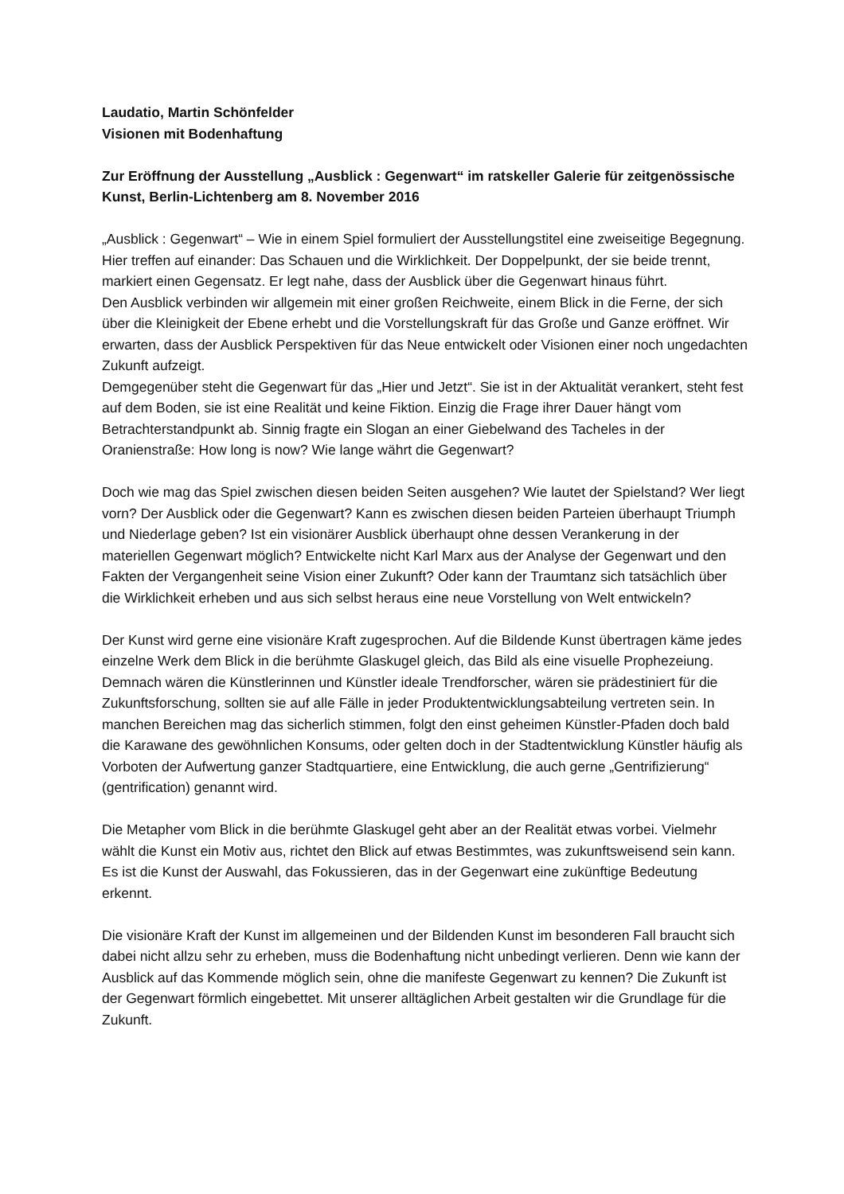Laudatio, Martin Schönfelder
Visionen mit Bodenhaftung
Zur Eröffnung der Ausstellung „Ausblick : Gegenwart“ im ratskeller Galerie für zeitgenössische Kunst, Berlin-Lichtenberg am 8. November 2016
„Ausblick : Gegenwart“ – Wie in einem Spiel formuliert der Ausstellungstitel eine zweiseitige Begegnung. Hier treffen auf einander: Das Schauen und die Wirklichkeit. Der Doppelpunkt, der sie beide trennt, markiert einen Gegensatz. Er legt nahe, dass der Ausblick über die Gegenwart hinaus führt.
Den Ausblick verbinden wir allgemein mit einer großen Reichweite, einem Blick in die Ferne, der sich über die Kleinigkeit der Ebene erhebt und die Vorstellungskraft für das Große und Ganze eröffnet. Wir erwarten, dass der Ausblick Perspektiven für das Neue entwickelt oder Visionen einer noch ungedachten Zukunft aufzeigt.
Demgegenüber steht die Gegenwart für das „Hier und Jetzt“. Sie ist in der Aktualität verankert, steht fest auf dem Boden, sie ist eine Realität und keine Fiktion. Einzig die Frage ihrer Dauer hängt vom Betrachterstandpunkt ab. Sinnig fragte ein Slogan an einer Giebelwand des Tacheles in der Oranienstraße: How long is now? Wie lange währt die Gegenwart?
Doch wie mag das Spiel zwischen diesen beiden Seiten ausgehen? Wie lautet der Spielstand? Wer liegt vorn? Der Ausblick oder die Gegenwart? Kann es zwischen diesen beiden Parteien überhaupt Triumph und Niederlage geben? Ist ein visionärer Ausblick überhaupt ohne dessen Verankerung in der materiellen Gegenwart möglich? Entwickelte nicht Karl Marx aus der Analyse der Gegenwart und den Fakten der Vergangenheit seine Vision einer Zukunft? Oder kann der Traumtanz sich tatsächlich über die Wirklichkeit erheben und aus sich selbst heraus eine neue Vorstellung von Welt entwickeln?
Der Kunst wird gerne eine visionäre Kraft zugesprochen. Auf die Bildende Kunst übertragen käme jedes einzelne Werk dem Blick in die berühmte Glaskugel gleich, das Bild als eine visuelle Prophezeiung. Demnach wären die Künstlerinnen und Künstler ideale Trendforscher, wären sie prädestiniert für die Zukunftsforschung, sollten sie auf alle Fälle in jeder Produktentwicklungsabteilung vertreten sein. In manchen Bereichen mag das sicherlich stimmen, folgt den einst geheimen Künstler-Pfaden doch bald die Karawane des gewöhnlichen Konsums, oder gelten doch in der Stadtentwicklung Künstler häufig als Vorboten der Aufwertung ganzer Stadtquartiere, eine Entwicklung, die auch gerne „Gentrifizierung“ (gentrification) genannt wird.
Die Metapher vom Blick in die berühmte Glaskugel geht aber an der Realität etwas vorbei. Vielmehr wählt die Kunst ein Motiv aus, richtet den Blick auf etwas Bestimmtes, was zukunftsweisend sein kann. Es ist die Kunst der Auswahl, das Fokussieren, das in der Gegenwart eine zukünftige Bedeutung erkennt.
Die visionäre Kraft der Kunst im allgemeinen und der Bildenden Kunst im besonderen Fall braucht sich dabei nicht allzu sehr zu erheben, muss die Bodenhaftung nicht unbedingt verlieren. Denn wie kann der Ausblick auf das Kommende möglich sein, ohne die manifeste Gegenwart zu kennen? Die Zukunft ist der Gegenwart förmlich eingebettet. Mit unserer alltäglichen Arbeit gestalten wir die Grundlage für die Zukunft.